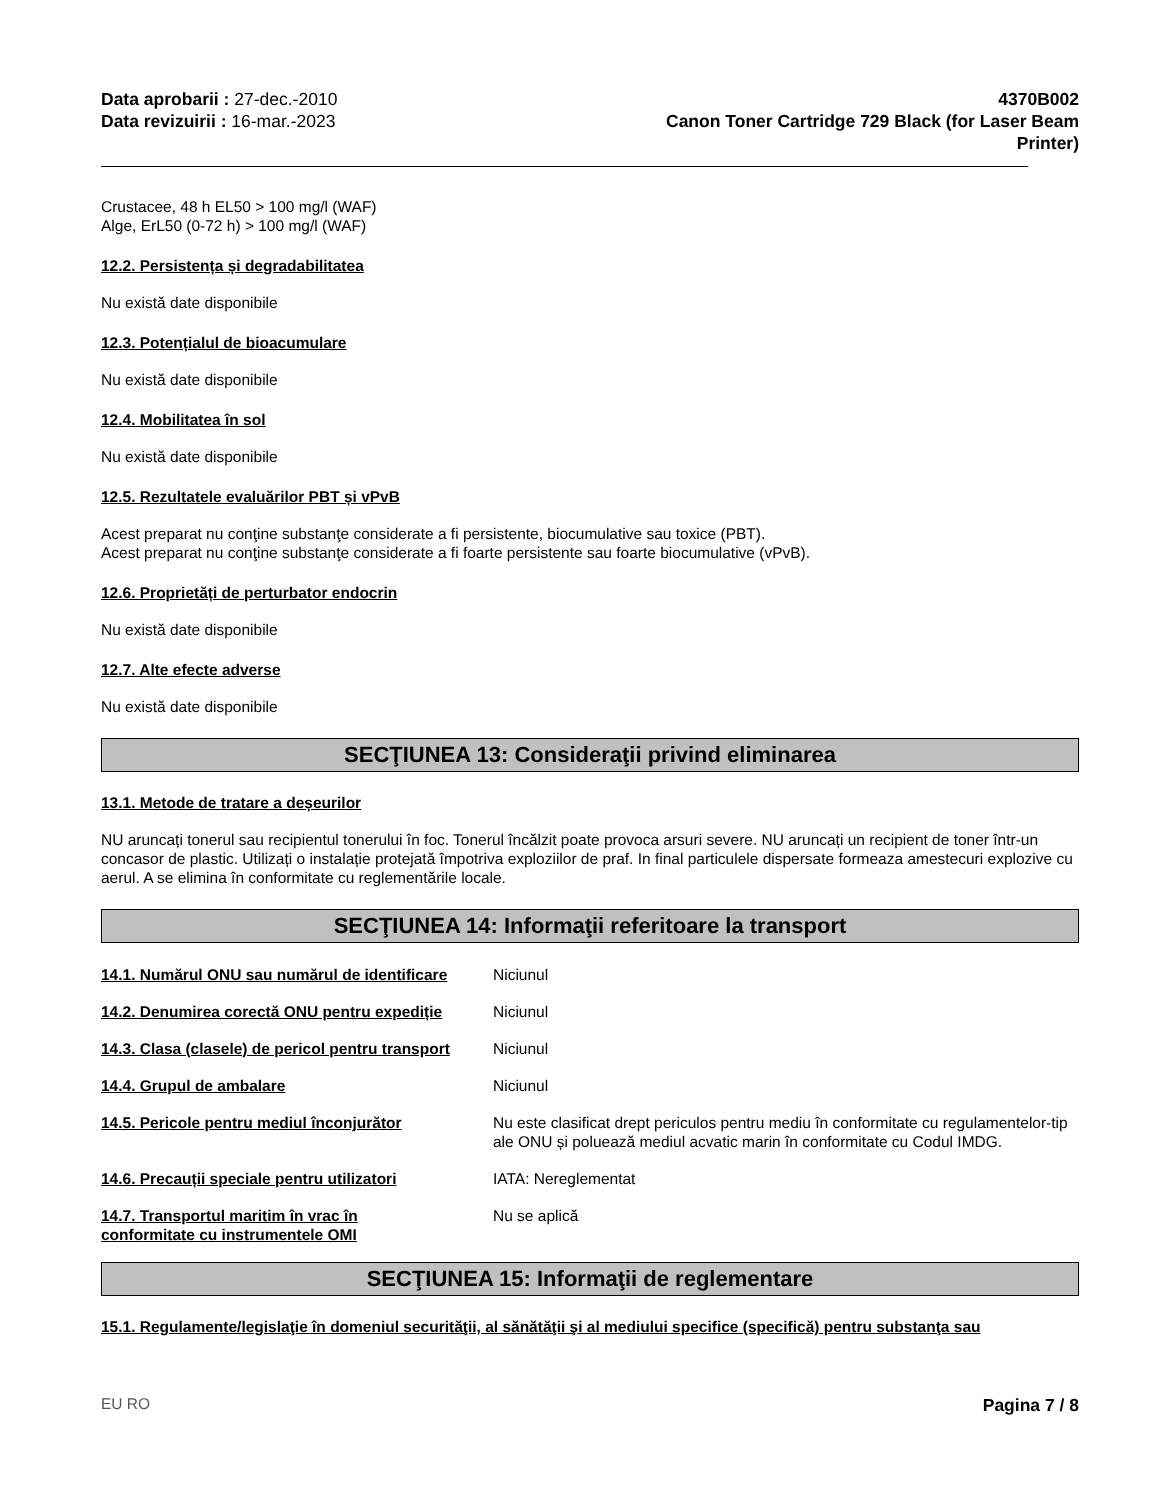Data aprobarii : 27-dec.-2010
Data revizuirii : 16-mar.-2023
4370B002
Canon Toner Cartridge 729 Black (for Laser Beam
Printer)
Crustacee, 48 h EL50 > 100 mg/l (WAF)
Alge, ErL50 (0-72 h) > 100 mg/l (WAF)
12.2. Persistența și degradabilitatea
Nu există date disponibile
12.3. Potențialul de bioacumulare
Nu există date disponibile
12.4. Mobilitatea în sol
Nu există date disponibile
12.5. Rezultatele evaluărilor PBT și vPvB
Acest preparat nu conţine substanţe considerate a fi persistente, biocumulative sau toxice (PBT).
Acest preparat nu conţine substanţe considerate a fi foarte persistente sau foarte biocumulative (vPvB).
12.6. Proprietăți de perturbator endocrin
Nu există date disponibile
12.7. Alte efecte adverse
Nu există date disponibile
SECŢIUNEA 13: Consideraţii privind eliminarea
13.1. Metode de tratare a deșeurilor
NU aruncați tonerul sau recipientul tonerului în foc. Tonerul încălzit poate provoca arsuri severe. NU aruncați un recipient de toner într-un concasor de plastic. Utilizați o instalație protejată împotriva exploziilor de praf. In final particulele dispersate formeaza amestecuri explozive cu aerul. A se elimina în conformitate cu reglementările locale.
SECŢIUNEA 14: Informaţii referitoare la transport
14.1. Numărul ONU sau numărul de identificare
Niciunul
14.2. Denumirea corectă ONU pentru expediție
Niciunul
14.3. Clasa (clasele) de pericol pentru transport
Niciunul
14.4. Grupul de ambalare Niciunul
14.5. Pericole pentru mediul înconjurător Nu este clasificat drept periculos pentru mediu în conformitate cu regulamentelor-tip ale ONU și poluează mediul acvatic marin în conformitate cu Codul IMDG.
14.6. Precauții speciale pentru utilizatori
IATA: Nereglementat
14.7. Transportul maritim în vrac în
conformitate cu instrumentele OMI
Nu se aplică
SECŢIUNEA 15: Informaţii de reglementare
15.1. Regulamente/legislaţie în domeniul securităţii, al sănătăţii şi al mediului specifice (specifică) pentru substanţa sau
EU RO Pagina 7 / 8